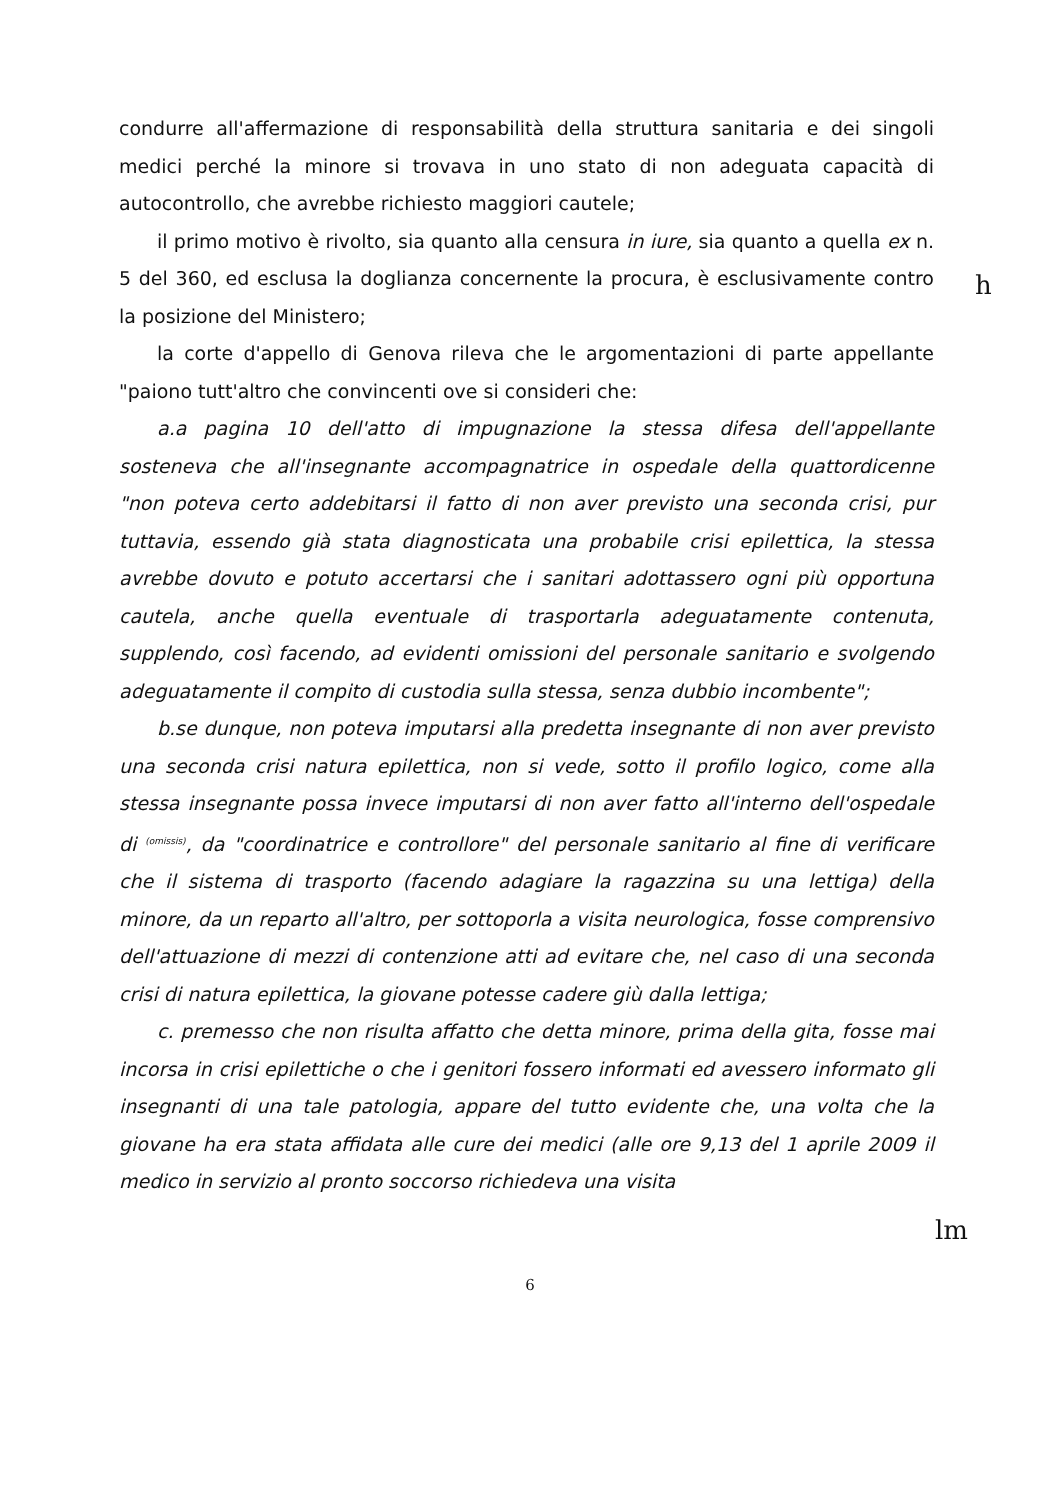condurre all'affermazione di responsabilità della struttura sanitaria e dei singoli medici perché la minore si trovava in uno stato di non adeguata capacità di autocontrollo, che avrebbe richiesto maggiori cautele;
il primo motivo è rivolto, sia quanto alla censura in iure, sia quanto a quella ex n. 5 del 360, ed esclusa la doglianza concernente la procura, è esclusivamente contro la posizione del Ministero;
la corte d'appello di Genova rileva che le argomentazioni di parte appellante "paiono tutt'altro che convincenti ove si consideri che:
a.a pagina 10 dell'atto di impugnazione la stessa difesa dell'appellante sosteneva che all'insegnante accompagnatrice in ospedale della quattordicenne "non poteva certo addebitarsi il fatto di non aver previsto una seconda crisi, pur tuttavia, essendo già stata diagnosticata una probabile crisi epilettica, la stessa avrebbe dovuto e potuto accertarsi che i sanitari adottassero ogni più opportuna cautela, anche quella eventuale di trasportarla adeguatamente contenuta, supplendo, così facendo, ad evidenti omissioni del personale sanitario e svolgendo adeguatamente il compito di custodia sulla stessa, senza dubbio incombente";
b.se dunque, non poteva imputarsi alla predetta insegnante di non aver previsto una seconda crisi natura epilettica, non si vede, sotto il profilo logico, come alla stessa insegnante possa invece imputarsi di non aver fatto all'interno dell'ospedale di (omissis), da "coordinatrice e controllore" del personale sanitario al fine di verificare che il sistema di trasporto (facendo adagiare la ragazzina su una lettiga) della minore, da un reparto all'altro, per sottoporla a visita neurologica, fosse comprensivo dell'attuazione di mezzi di contenzione atti ad evitare che, nel caso di una seconda crisi di natura epilettica, la giovane potesse cadere giù dalla lettiga;
c. premesso che non risulta affatto che detta minore, prima della gita, fosse mai incorsa in crisi epilettiche o che i genitori fossero informati ed avessero informato gli insegnanti di una tale patologia, appare del tutto evidente che, una volta che la giovane ha era stata affidata alle cure dei medici (alle ore 9,13 del 1 aprile 2009 il medico in servizio al pronto soccorso richiedeva una visita
h
lm
6